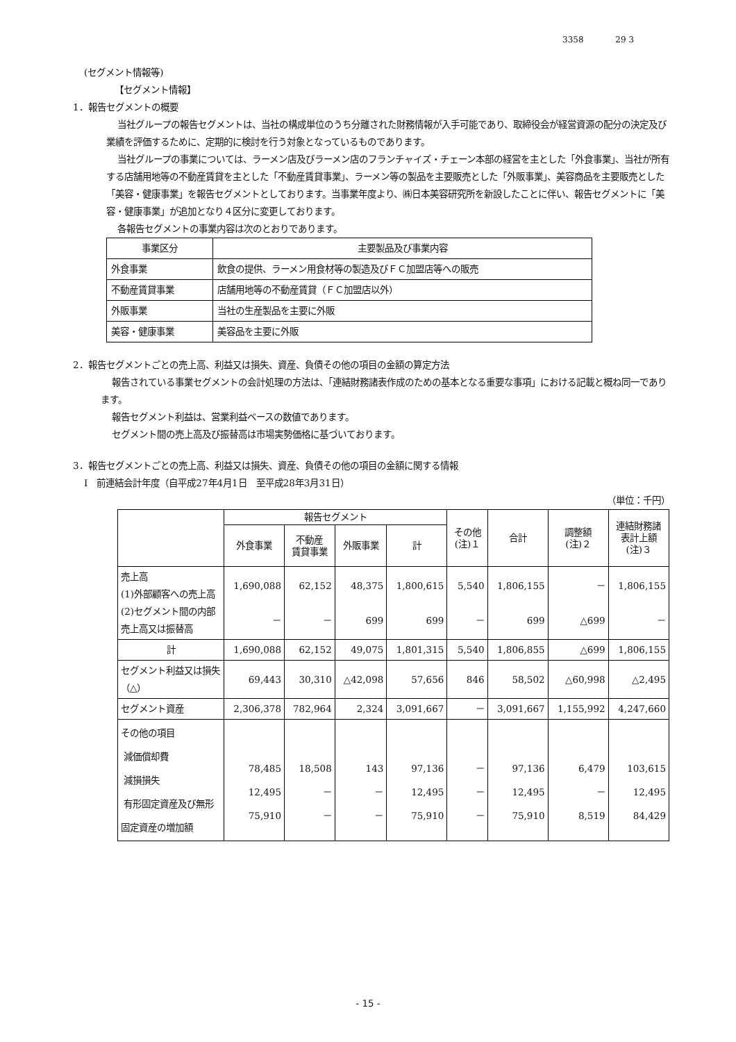3358 29 3
(セグメント情報等)
【セグメント情報】
1．報告セグメントの概要
当社グループの報告セグメントは、当社の構成単位のうち分離された財務情報が入手可能であり、取締役会が経営資源の配分の決定及び業績を評価するために、定期的に検討を行う対象となっているものであります。
当社グループの事業については、ラーメン店及びラーメン店のフランチャイズ・チェーン本部の経営を主とした「外食事業」、当社が所有する店舗用地等の不動産賃貸を主とした「不動産賃貸事業」、ラーメン等の製品を主要販売とした「外販事業」、美容商品を主要販売とした「美容・健康事業」を報告セグメントとしております。当事業年度より、㈱日本美容研究所を新設したことに伴い、報告セグメントに「美容・健康事業」が追加となり４区分に変更しております。
各報告セグメントの事業内容は次のとおりであります。
| 事業区分 | 主要製品及び事業内容 |
| --- | --- |
| 外食事業 | 飲食の提供、ラーメン用食材等の製造及びＦＣ加盟店等への販売 |
| 不動産賃貸事業 | 店舗用地等の不動産賃貸（ＦＣ加盟店以外） |
| 外販事業 | 当社の生産製品を主要に外販 |
| 美容・健康事業 | 美容品を主要に外販 |
2．報告セグメントごとの売上高、利益又は損失、資産、負債その他の項目の金額の算定方法
報告されている事業セグメントの会計処理の方法は、「連結財務諸表作成のための基本となる重要な事項」における記載と概ね同一であります。
報告セグメント利益は、営業利益ベースの数値であります。
セグメント間の売上高及び振替高は市場実勢価格に基づいております。
3．報告セグメントごとの売上高、利益又は損失、資産、負債その他の項目の金額に関する情報
Ⅰ　前連結会計年度（自平成27年4月1日　至平成28年3月31日）
（単位：千円）
| | 報告セグメント | | | | その他 (注)１ | 合計 | 調整額 (注)２ | 連結財務諸 表計上額 (注)３ |
| --- | --- | --- | --- | --- | --- | --- | --- | --- |
| | 外食事業 | 不動産 賃貸事業 | 外販事業 | 計 | | | | |
| 売上高 (1)外部顧客への売上高 (2)セグメント間の内部売上高又は振替高 | 1,690,088 － | 62,152 － | 48,375 699 | 1,800,615 699 | 5,540 － | 1,806,155 699 | － △699 | 1,806,155 － |
| 計 | 1,690,088 | 62,152 | 49,075 | 1,801,315 | 5,540 | 1,806,855 | △699 | 1,806,155 |
| セグメント利益又は損失（△） | 69,443 | 30,310 | △42,098 | 57,656 | 846 | 58,502 | △60,998 | △2,495 |
| セグメント資産 | 2,306,378 | 782,964 | 2,324 | 3,091,667 | － | 3,091,667 | 1,155,992 | 4,247,660 |
| その他の項目 減価償却費 減損損失 有形固定資産及び無形固定資産の増加額 | 78,485 12,495 75,910 | 18,508 － － | 143 － － | 97,136 12,495 75,910 | － － － | 97,136 12,495 75,910 | 6,479 － 8,519 | 103,615 12,495 84,429 |
- 15 -